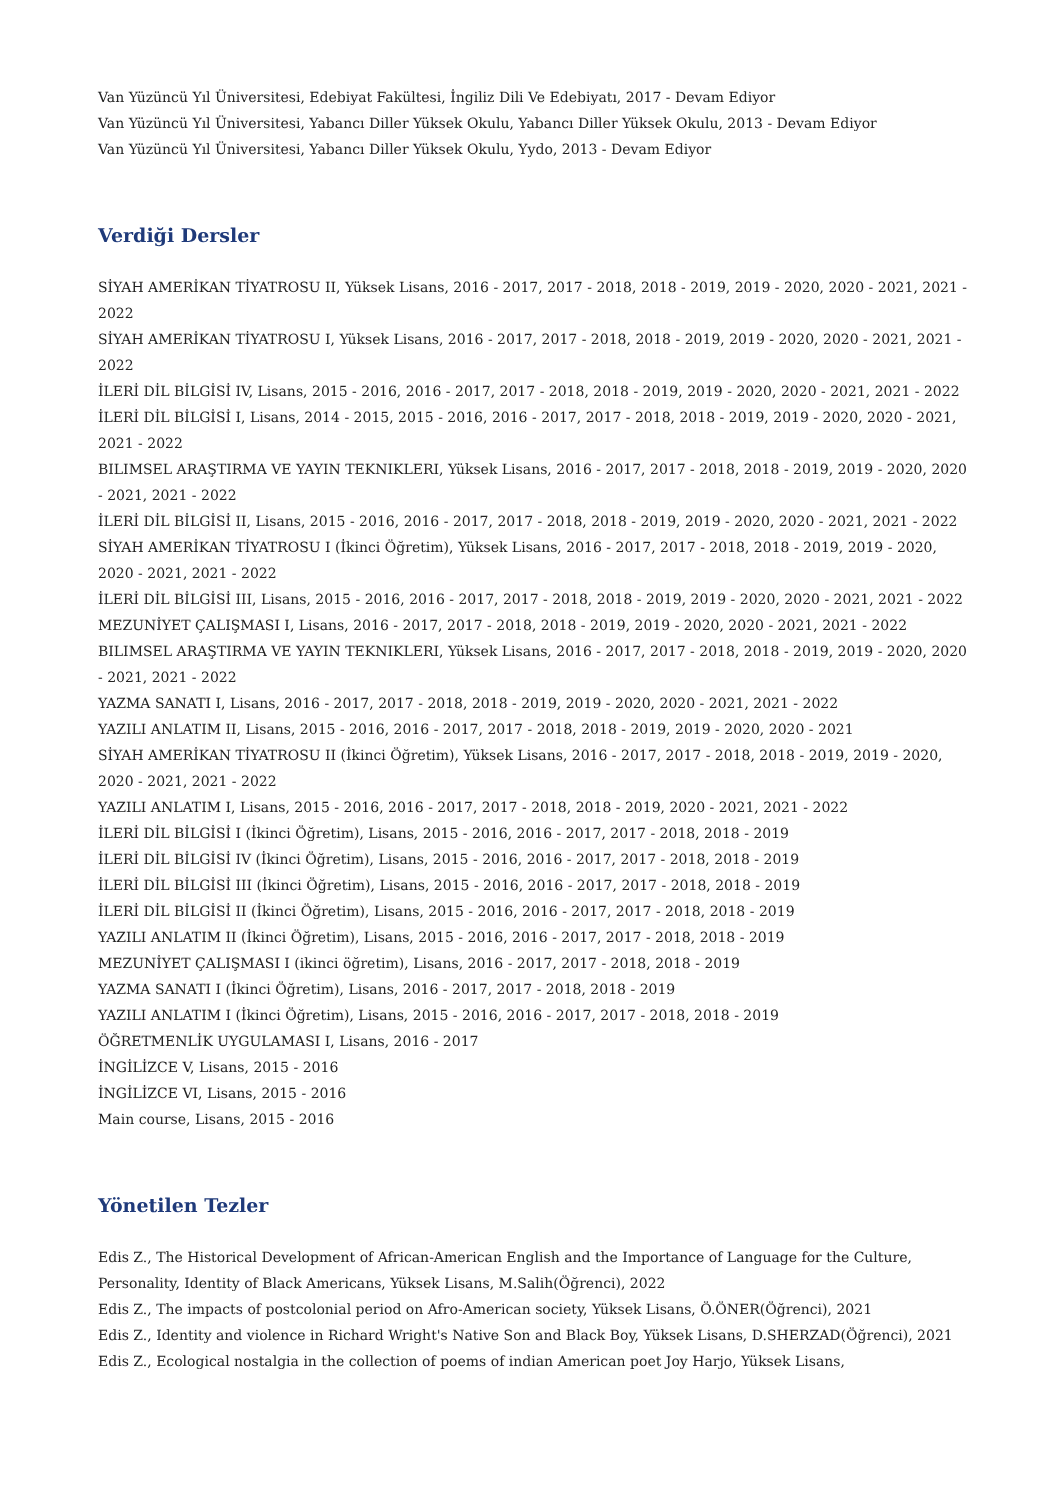Van Yüzüncü Yıl Üniversitesi, Edebiyat Fakültesi, İngiliz Dili Ve Edebiyatı, 2017 - Devam Ediyor
Van Yüzüncü Yıl Üniversitesi, Yabancı Diller Yüksek Okulu, Yabancı Diller Yüksek Okulu, 2013 - Devam Ediyor
Van Yüzüncü Yıl Üniversitesi, Yabancı Diller Yüksek Okulu, Yydo, 2013 - Devam Ediyor
Verdiği Dersler
SİYAH AMERİKAN TİYATROSU II, Yüksek Lisans, 2016 - 2017, 2017 - 2018, 2018 - 2019, 2019 - 2020, 2020 - 2021, 2021 - 2022
SİYAH AMERİKAN TİYATROSU I, Yüksek Lisans, 2016 - 2017, 2017 - 2018, 2018 - 2019, 2019 - 2020, 2020 - 2021, 2021 - 2022
İLERİ DİL BİLGİSİ IV, Lisans, 2015 - 2016, 2016 - 2017, 2017 - 2018, 2018 - 2019, 2019 - 2020, 2020 - 2021, 2021 - 2022
İLERİ DİL BİLGİSİ I, Lisans, 2014 - 2015, 2015 - 2016, 2016 - 2017, 2017 - 2018, 2018 - 2019, 2019 - 2020, 2020 - 2021, 2021 - 2022
BILIMSEL ARAŞTIRMA VE YAYIN TEKNIKLERI, Yüksek Lisans, 2016 - 2017, 2017 - 2018, 2018 - 2019, 2019 - 2020, 2020 - 2021, 2021 - 2022
İLERİ DİL BİLGİSİ II, Lisans, 2015 - 2016, 2016 - 2017, 2017 - 2018, 2018 - 2019, 2019 - 2020, 2020 - 2021, 2021 - 2022
SİYAH AMERİKAN TİYATROSU I (İkinci Öğretim), Yüksek Lisans, 2016 - 2017, 2017 - 2018, 2018 - 2019, 2019 - 2020, 2020 - 2021, 2021 - 2022
İLERİ DİL BİLGİSİ III, Lisans, 2015 - 2016, 2016 - 2017, 2017 - 2018, 2018 - 2019, 2019 - 2020, 2020 - 2021, 2021 - 2022
MEZUNİYET ÇALIŞMASI I, Lisans, 2016 - 2017, 2017 - 2018, 2018 - 2019, 2019 - 2020, 2020 - 2021, 2021 - 2022
BILIMSEL ARAŞTIRMA VE YAYIN TEKNIKLERI, Yüksek Lisans, 2016 - 2017, 2017 - 2018, 2018 - 2019, 2019 - 2020, 2020 - 2021, 2021 - 2022
YAZMA SANATI I, Lisans, 2016 - 2017, 2017 - 2018, 2018 - 2019, 2019 - 2020, 2020 - 2021, 2021 - 2022
YAZILI ANLATIM II, Lisans, 2015 - 2016, 2016 - 2017, 2017 - 2018, 2018 - 2019, 2019 - 2020, 2020 - 2021
SİYAH AMERİKAN TİYATROSU II (İkinci Öğretim), Yüksek Lisans, 2016 - 2017, 2017 - 2018, 2018 - 2019, 2019 - 2020, 2020 - 2021, 2021 - 2022
YAZILI ANLATIM I, Lisans, 2015 - 2016, 2016 - 2017, 2017 - 2018, 2018 - 2019, 2020 - 2021, 2021 - 2022
İLERİ DİL BİLGİSİ I (İkinci Öğretim), Lisans, 2015 - 2016, 2016 - 2017, 2017 - 2018, 2018 - 2019
İLERİ DİL BİLGİSİ IV (İkinci Öğretim), Lisans, 2015 - 2016, 2016 - 2017, 2017 - 2018, 2018 - 2019
İLERİ DİL BİLGİSİ III (İkinci Öğretim), Lisans, 2015 - 2016, 2016 - 2017, 2017 - 2018, 2018 - 2019
İLERİ DİL BİLGİSİ II (İkinci Öğretim), Lisans, 2015 - 2016, 2016 - 2017, 2017 - 2018, 2018 - 2019
YAZILI ANLATIM II (İkinci Öğretim), Lisans, 2015 - 2016, 2016 - 2017, 2017 - 2018, 2018 - 2019
MEZUNİYET ÇALIŞMASI I (ikinci öğretim), Lisans, 2016 - 2017, 2017 - 2018, 2018 - 2019
YAZMA SANATI I (İkinci Öğretim), Lisans, 2016 - 2017, 2017 - 2018, 2018 - 2019
YAZILI ANLATIM I (İkinci Öğretim), Lisans, 2015 - 2016, 2016 - 2017, 2017 - 2018, 2018 - 2019
ÖĞRETMENLİK UYGULAMASI I, Lisans, 2016 - 2017
İNGİLİZCE V, Lisans, 2015 - 2016
İNGİLİZCE VI, Lisans, 2015 - 2016
Main course, Lisans, 2015 - 2016
Yönetilen Tezler
Edis Z., The Historical Development of African-American English and the Importance of Language for the Culture, Personality, Identity of Black Americans, Yüksek Lisans, M.Salih(Öğrenci), 2022
Edis Z., The impacts of postcolonial period on Afro-American society, Yüksek Lisans, Ö.ÖNER(Öğrenci), 2021
Edis Z., Identity and violence in Richard Wright's Native Son and Black Boy, Yüksek Lisans, D.SHERZAD(Öğrenci), 2021
Edis Z., Ecological nostalgia in the collection of poems of indian American poet Joy Harjo, Yüksek Lisans,